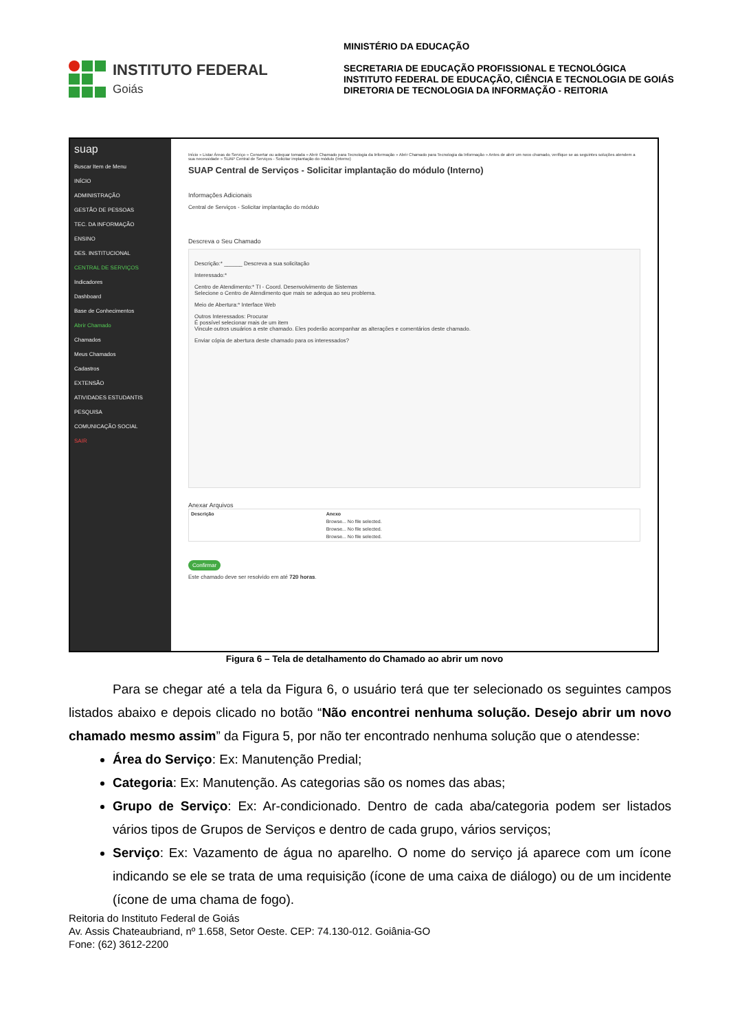INSTITUTO FEDERAL
Goiás
MINISTÉRIO DA EDUCAÇÃO
SECRETARIA DE EDUCAÇÃO PROFISSIONAL E TECNOLÓGICA
INSTITUTO FEDERAL DE EDUCAÇÃO, CIÊNCIA E TECNOLOGIA DE GOIÁS
DIRETORIA DE TECNOLOGIA DA INFORMAÇÃO - REITORIA
suap
Buscar Item de Menu
INÍCIO
ADMINISTRAÇÃO
GESTÃO DE PESSOAS
TEC. DA INFORMAÇÃO
ENSINO
DES. INSTITUCIONAL
CENTRAL DE SERVIÇOS
Indicadores
Dashboard
Base de Conhecimentos
Abrir Chamado
Chamados
Meus Chamados
Cadastros
EXTENSÃO
ATIVIDADES ESTUDANTIS
PESQUISA
COMUNICAÇÃO SOCIAL
SAIR
Início » Listar Áreas do Serviço » Consertar ou adequar tomada » Abrir Chamado para Tecnologia da Informação » Abrir Chamado para Tecnologia da Informação » Antes de abrir um novo chamado, verifique se as seguintes soluções atendem a sua necessidade » SUAP Central de Serviços - Solicitar implantação do módulo (Interno)
SUAP Central de Serviços - Solicitar implantação do módulo (Interno)
Informações Adicionais
Central de Serviços - Solicitar implantação do módulo
Descreva o Seu Chamado
Descrição:* ______ Descreva a sua solicitação
Interessado:*
Centro de Atendimento:* TI - Coord. Desenvolvimento de Sistemas
Selecione o Centro de Atendimento que mais se adequa ao seu problema.
Meio de Abertura:* Interface Web
Outros Interessados: Procurar
É possível selecionar mais de um item
Vincule outros usuários a este chamado. Eles poderão acompanhar as alterações e comentários deste chamado.
Enviar cópia de abertura deste chamado para os interessados?
Anexar Arquivos
| Descrição | Anexo |
| --- | --- |
| | Browse... No file selected. |
| | Browse... No file selected. |
| | Browse... No file selected. |
Confirmar
Este chamado deve ser resolvido em até 720 horas.
Figura 6 – Tela de detalhamento do Chamado ao abrir um novo
Para se chegar até a tela da Figura 6, o usuário terá que ter selecionado os seguintes campos listados abaixo e depois clicado no botão “Não encontrei nenhuma solução. Desejo abrir um novo chamado mesmo assim” da Figura 5, por não ter encontrado nenhuma solução que o atendesse:
Área do Serviço: Ex: Manutenção Predial;
Categoria: Ex: Manutenção. As categorias são os nomes das abas;
Grupo de Serviço: Ex: Ar-condicionado. Dentro de cada aba/categoria podem ser listados vários tipos de Grupos de Serviços e dentro de cada grupo, vários serviços;
Serviço: Ex: Vazamento de água no aparelho. O nome do serviço já aparece com um ícone indicando se ele se trata de uma requisição (ícone de uma caixa de diálogo) ou de um incidente (ícone de uma chama de fogo).
Reitoria do Instituto Federal de Goiás
Av. Assis Chateaubriand, nº 1.658, Setor Oeste. CEP: 74.130-012. Goiânia-GO
Fone: (62) 3612-2200